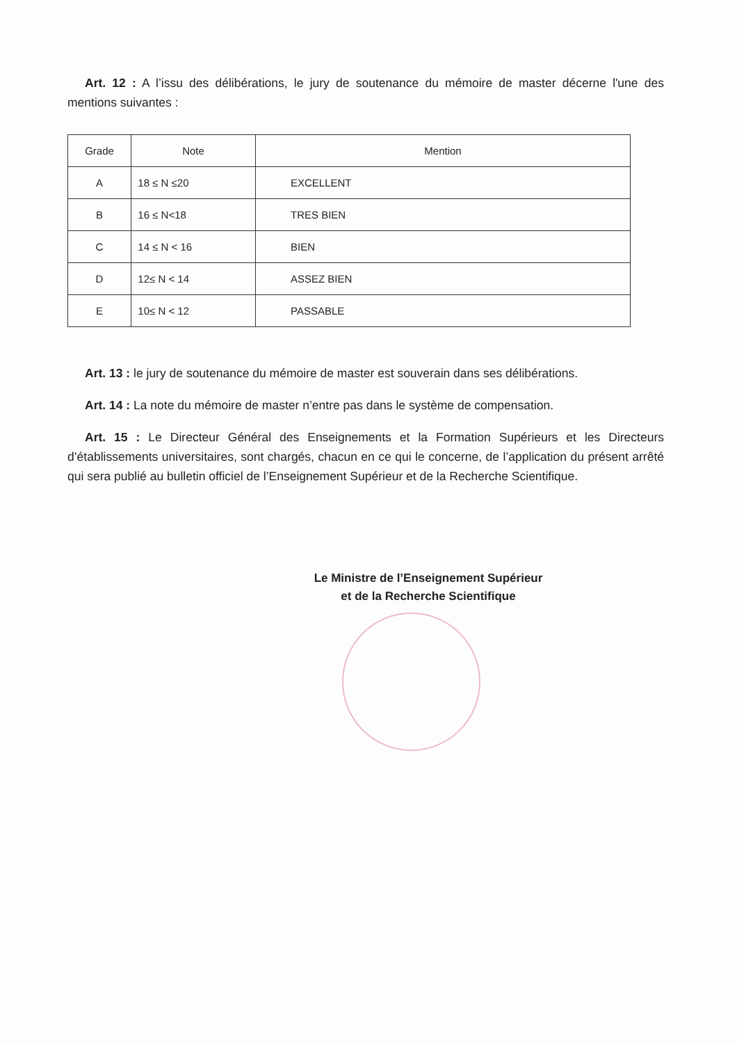Art. 12 : A l’issu des délibérations, le jury de soutenance du mémoire de master décerne l'une des mentions suivantes :
| Grade | Note | Mention |
| --- | --- | --- |
| A | 18 ≤ N ≤20 | EXCELLENT |
| B | 16 ≤ N<18 | TRES BIEN |
| C | 14 ≤ N < 16 | BIEN |
| D | 12≤ N < 14 | ASSEZ BIEN |
| E | 10≤ N < 12 | PASSABLE |
Art. 13 : le jury de soutenance du mémoire de master est souverain dans ses délibérations.
Art. 14 : La note du mémoire de master n’entre pas dans le système de compensation.
Art. 15 : Le Directeur Général des Enseignements et la Formation Supérieurs et les Directeurs d’établissements universitaires, sont chargés, chacun en ce qui le concerne, de l’application du présent arrêté qui sera publié au bulletin officiel de l’Enseignement Supérieur et de la Recherche Scientifique.
Le Ministre de l’Enseignement Supérieur
et de la Recherche Scientifique